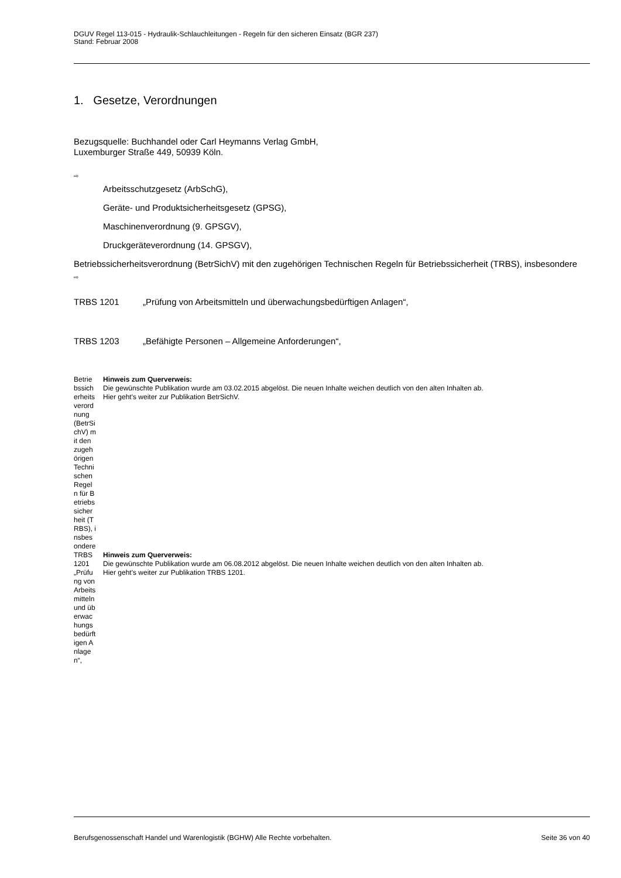DGUV Regel 113-015 - Hydraulik-Schlauchleitungen - Regeln für den sicheren Einsatz (BGR 237)
Stand: Februar 2008
1. Gesetze, Verordnungen
Bezugsquelle: Buchhandel oder Carl Heymanns Verlag GmbH,
Luxemburger Straße 449, 50939 Köln.
⇨
Arbeitsschutzgesetz (ArbSchG),
Geräte- und Produktsicherheitsgesetz (GPSG),
Maschinenverordnung (9. GPSGV),
Druckgeräteverordnung (14. GPSGV),
Betriebssicherheitsverordnung (BetrSichV) mit den zugehörigen Technischen Regeln für Betriebssicherheit (TRBS), insbesondere
⇨
| TRBS 1201 | „Prüfung von Arbeitsmitteln und überwachungsbedürftigen Anlagen“, |
| TRBS 1203 | „Befähigte Personen – Allgemeine Anforderungen“, |
| Betriebssicherheitsverordnung (BetrSichV) mit den zugehörigen Technischen Regeln für Betriebssicherheit (TRBS), insbesondere | Hinweis zum Querverweis: Die gewünschte Publikation wurde am 03.02.2015 abgelöst. Die neuen Inhalte weichen deutlich von den alten Inhalten ab. Hier geht's weiter zur Publikation BetrSichV. |
| TRBS 1201 „Prüfung von Arbeitsmitteln und überwachungsbedürftigen Anlagen“, | Hinweis zum Querverweis: Die gewünschte Publikation wurde am 06.08.2012 abgelöst. Die neuen Inhalte weichen deutlich von den alten Inhalten ab. Hier geht's weiter zur Publikation TRBS 1201. |
Berufsgenossenschaft Handel und Warenlogistik (BGHW) Alle Rechte vorbehalten. Seite 36 von 40